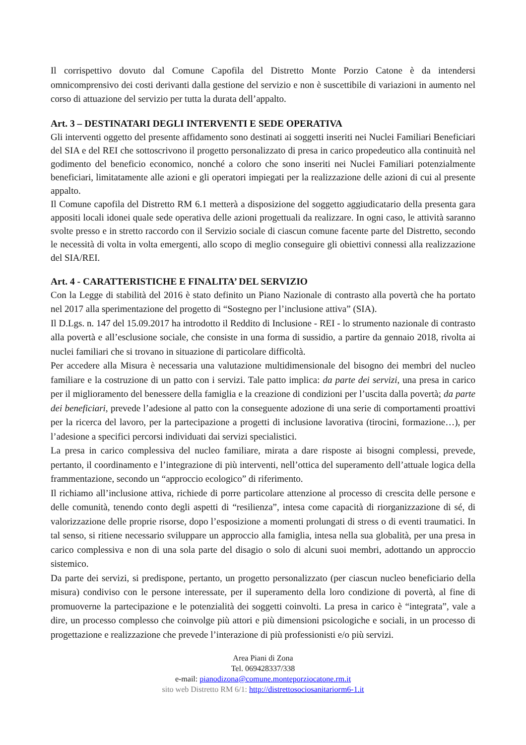Il corrispettivo dovuto dal Comune Capofila del Distretto Monte Porzio Catone è da intendersi omnicomprensivo dei costi derivanti dalla gestione del servizio e non è suscettibile di variazioni in aumento nel corso di attuazione del servizio per tutta la durata dell’appalto.
Art. 3 – DESTINATARI DEGLI INTERVENTI E SEDE OPERATIVA
Gli interventi oggetto del presente affidamento sono destinati ai soggetti inseriti nei Nuclei Familiari Beneficiari del SIA e del REI che sottoscrivono il progetto personalizzato di presa in carico propedeutico alla continuità nel godimento del beneficio economico, nonché a coloro che sono inseriti nei Nuclei Familiari potenzialmente beneficiari, limitatamente alle azioni e gli operatori impiegati per la realizzazione delle azioni di cui al presente appalto.
Il Comune capofila del Distretto RM 6.1 metterà a disposizione del soggetto aggiudicatario della presenta gara appositi locali idonei quale sede operativa delle azioni progettuali da realizzare. In ogni caso, le attività saranno svolte presso e in stretto raccordo con il Servizio sociale di ciascun comune facente parte del Distretto, secondo le necessità di volta in volta emergenti, allo scopo di meglio conseguire gli obiettivi connessi alla realizzazione del SIA/REI.
Art. 4 - CARATTERISTICHE E FINALITA’ DEL SERVIZIO
Con la Legge di stabilità del 2016 è stato definito un Piano Nazionale di contrasto alla povertà che ha portato nel 2017 alla sperimentazione del progetto di “Sostegno per l’inclusione attiva” (SIA).
Il D.Lgs. n. 147 del 15.09.2017 ha introdotto il Reddito di Inclusione - REI - lo strumento nazionale di contrasto alla povertà e all’esclusione sociale, che consiste in una forma di sussidio, a partire da gennaio 2018, rivolta ai nuclei familiari che si trovano in situazione di particolare difficoltà.
Per accedere alla Misura è necessaria una valutazione multidimensionale del bisogno dei membri del nucleo familiare e la costruzione di un patto con i servizi. Tale patto implica: da parte dei servizi, una presa in carico per il miglioramento del benessere della famiglia e la creazione di condizioni per l’uscita dalla povertà; da parte dei beneficiari, prevede l’adesione al patto con la conseguente adozione di una serie di comportamenti proattivi per la ricerca del lavoro, per la partecipazione a progetti di inclusione lavorativa (tirocini, formazione…), per l’adesione a specifici percorsi individuati dai servizi specialistici.
La presa in carico complessiva del nucleo familiare, mirata a dare risposte ai bisogni complessi, prevede, pertanto, il coordinamento e l’integrazione di più interventi, nell’ottica del superamento dell’attuale logica della frammentazione, secondo un “approccio ecologico” di riferimento.
Il richiamo all’inclusione attiva, richiede di porre particolare attenzione al processo di crescita delle persone e delle comunità, tenendo conto degli aspetti di “resilienza”, intesa come capacità di riorganizzazione di sé, di valorizzazione delle proprie risorse, dopo l’esposizione a momenti prolungati di stress o di eventi traumatici. In tal senso, si ritiene necessario sviluppare un approccio alla famiglia, intesa nella sua globalità, per una presa in carico complessiva e non di una sola parte del disagio o solo di alcuni suoi membri, adottando un approccio sistemico.
Da parte dei servizi, si predispone, pertanto, un progetto personalizzato (per ciascun nucleo beneficiario della misura) condiviso con le persone interessate, per il superamento della loro condizione di povertà, al fine di promuoverne la partecipazione e le potenzialità dei soggetti coinvolti. La presa in carico è “integrata”, vale a dire, un processo complesso che coinvolge più attori e più dimensioni psicologiche e sociali, in un processo di progettazione e realizzazione che prevede l’interazione di più professionisti e/o più servizi.
Area Piani di Zona
Tel. 069428337/338
e-mail: pianodizona@comune.monteporziocatone.rm.it
sito web Distretto RM 6/1: http://distrettosociosanitariorm6-1.it